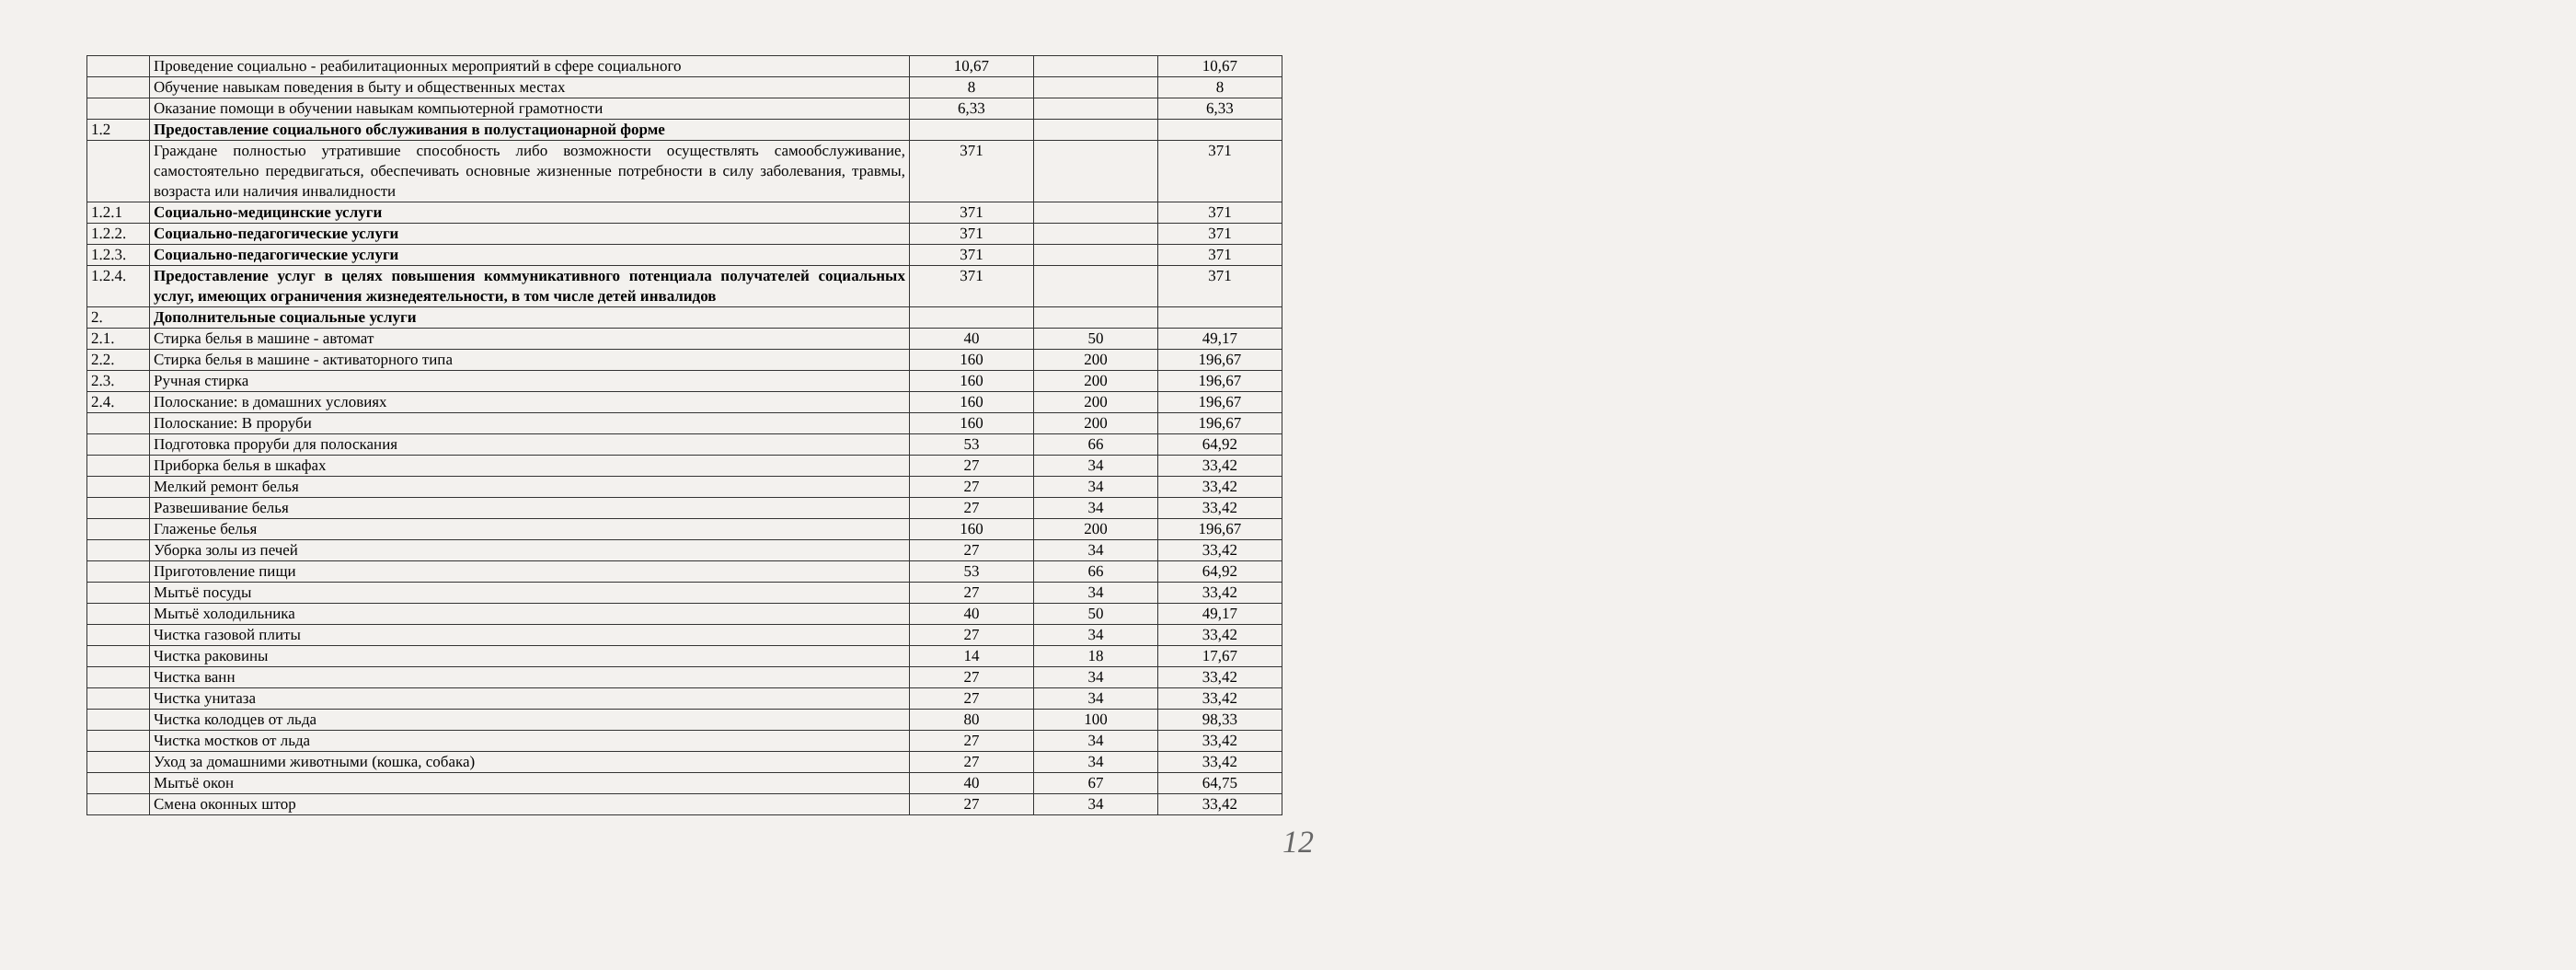| | Проведение социально - реабилитационных мероприятий в сфере социального | 10,67 | | 10,67 |
| | Обучение навыкам поведения в быту и общественных местах | 8 | | 8 |
| | Оказание помощи в обучении навыкам компьютерной грамотности | 6,33 | | 6,33 |
| 1.2 | Предоставление социального обслуживания в полустационарной форме | | | |
| | Граждане полностью утратившие способность либо возможности осуществлять самообслуживание, самостоятельно передвигаться, обеспечивать основные жизненные потребности в силу заболевания, травмы, возраста или наличия инвалидности | 371 | | 371 |
| 1.2.1 | Социально-медицинские услуги | 371 | | 371 |
| 1.2.2. | Социально-педагогические услуги | 371 | | 371 |
| 1.2.3. | Социально-педагогические услуги | 371 | | 371 |
| 1.2.4. | Предоставление услуг в целях повышения коммуникативного потенциала получателей социальных услуг, имеющих ограничения жизнедеятельности, в том числе детей инвалидов | 371 | | 371 |
| 2. | Дополнительные социальные услуги | | | |
| 2.1. | Стирка белья в машине - автомат | 40 | 50 | 49,17 |
| 2.2. | Стирка белья в машине - активаторного типа | 160 | 200 | 196,67 |
| 2.3. | Ручная стирка | 160 | 200 | 196,67 |
| 2.4. | Полоскание: в домашних условиях | 160 | 200 | 196,67 |
| | Полоскание: В проруби | 160 | 200 | 196,67 |
| | Подготовка проруби для полоскания | 53 | 66 | 64,92 |
| | Приборка белья в шкафах | 27 | 34 | 33,42 |
| | Мелкий ремонт белья | 27 | 34 | 33,42 |
| | Развешивание белья | 27 | 34 | 33,42 |
| | Глаженье белья | 160 | 200 | 196,67 |
| | Уборка золы из печей | 27 | 34 | 33,42 |
| | Приготовление пищи | 53 | 66 | 64,92 |
| | Мытьё посуды | 27 | 34 | 33,42 |
| | Мытьё холодильника | 40 | 50 | 49,17 |
| | Чистка газовой плиты | 27 | 34 | 33,42 |
| | Чистка раковины | 14 | 18 | 17,67 |
| | Чистка ванн | 27 | 34 | 33,42 |
| | Чистка унитаза | 27 | 34 | 33,42 |
| | Чистка колодцев от льда | 80 | 100 | 98,33 |
| | Чистка мостков от льда | 27 | 34 | 33,42 |
| | Уход за домашними животными (кошка, собака) | 27 | 34 | 33,42 |
| | Мытьё окон | 40 | 67 | 64,75 |
| | Смена оконных штор | 27 | 34 | 33,42 |
12